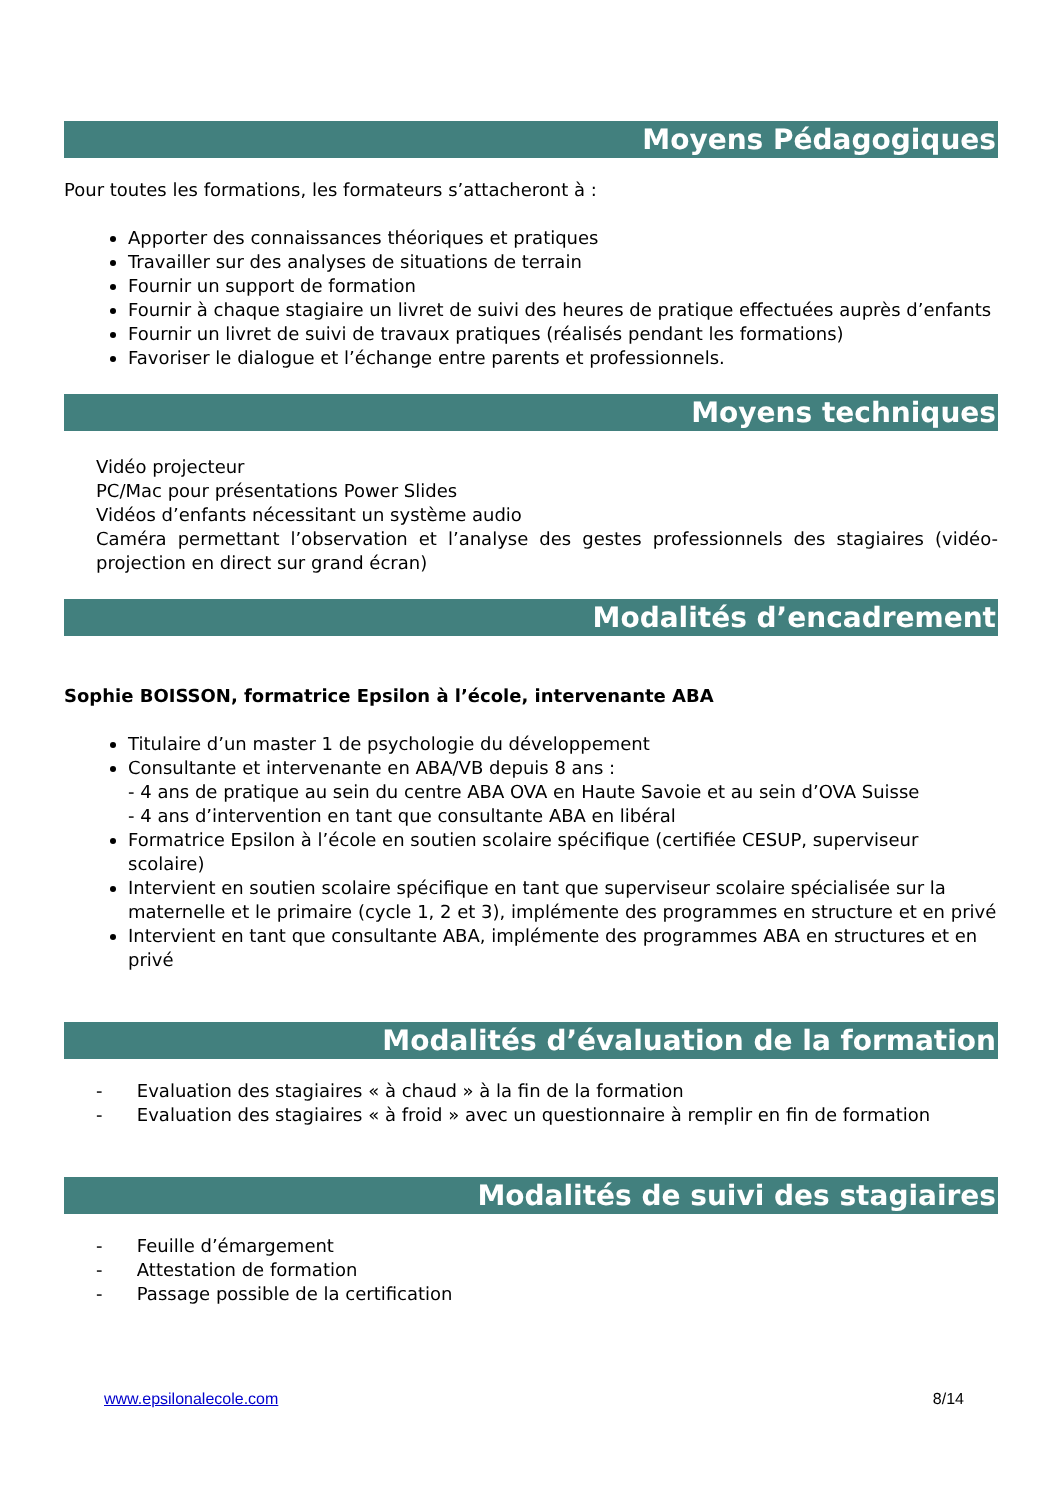Moyens Pédagogiques
Pour toutes les formations, les formateurs s’attacheront à :
Apporter des connaissances théoriques et pratiques
Travailler sur des analyses de situations de terrain
Fournir un support de formation
Fournir à chaque stagiaire un livret de suivi des heures de pratique effectuées auprès d’enfants
Fournir un livret de suivi de travaux pratiques (réalisés pendant les formations)
Favoriser le dialogue et l’échange entre parents et professionnels.
Moyens techniques
Vidéo projecteur
PC/Mac pour présentations Power Slides
Vidéos d’enfants nécessitant un système audio
Caméra permettant l’observation et l’analyse des gestes professionnels des stagiaires (vidéo-projection en direct sur grand écran)
Modalités d’encadrement
Sophie BOISSON, formatrice Epsilon à l’école, intervenante ABA
Titulaire d’un master 1 de psychologie du développement
Consultante et intervenante en ABA/VB depuis 8 ans :
- 4 ans de pratique au sein du centre ABA OVA en Haute Savoie et au sein d’OVA Suisse
- 4 ans d’intervention en tant que consultante ABA en libéral
Formatrice Epsilon à l’école en soutien scolaire spécifique (certifiée CESUP, superviseur scolaire)
Intervient en soutien scolaire spécifique en tant que superviseur scolaire spécialisée sur la maternelle et le primaire (cycle 1, 2 et 3), implémente des programmes en structure et en privé
Intervient en tant que consultante ABA, implémente des programmes ABA en structures et en privé
Modalités d’évaluation de la formation
- Evaluation des stagiaires « à chaud » à la fin de la formation
- Evaluation des stagiaires « à froid » avec un questionnaire à remplir en fin de formation
Modalités de suivi des stagiaires
- Feuille d’émargement
- Attestation de formation
- Passage possible de la certification
www.epsilonalecole.com 8/14